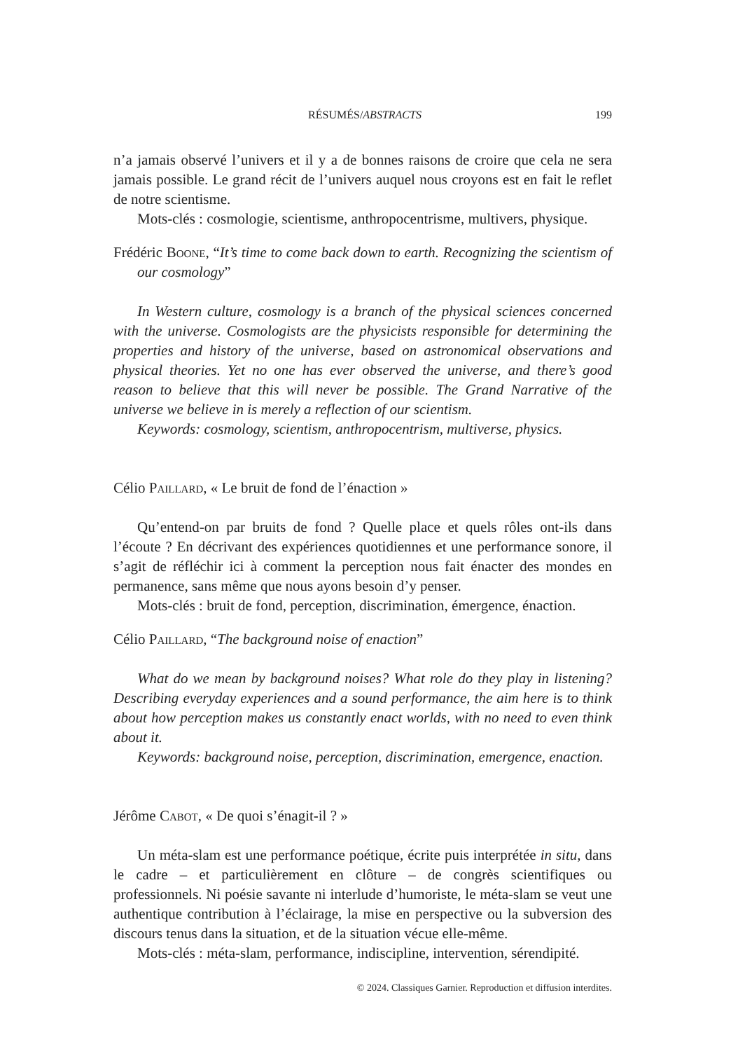RÉSUMÉS/ABSTRACTS 199
n’a jamais observé l’univers et il y a de bonnes raisons de croire que cela ne sera jamais possible. Le grand récit de l’univers auquel nous croyons est en fait le reflet de notre scientisme.
Mots-clés : cosmologie, scientisme, anthropocentrisme, multivers, physique.
Frédéric Boone, “It’s time to come back down to earth. Recognizing the scientism of our cosmology”
In Western culture, cosmology is a branch of the physical sciences concerned with the universe. Cosmologists are the physicists responsible for determining the properties and history of the universe, based on astronomical observations and physical theories. Yet no one has ever observed the universe, and there’s good reason to believe that this will never be possible. The Grand Narrative of the universe we believe in is merely a reflection of our scientism.
Keywords: cosmology, scientism, anthropocentrism, multiverse, physics.
Célio Paillard, « Le bruit de fond de l’énaction »
Qu’entend-on par bruits de fond ? Quelle place et quels rôles ont-ils dans l’écoute ? En décrivant des expériences quotidiennes et une performance sonore, il s’agit de réfléchir ici à comment la perception nous fait énacter des mondes en permanence, sans même que nous ayons besoin d’y penser.
Mots-clés : bruit de fond, perception, discrimination, émergence, énaction.
Célio Paillard, “The background noise of enaction”
What do we mean by background noises? What role do they play in listening? Describing everyday experiences and a sound performance, the aim here is to think about how perception makes us constantly enact worlds, with no need to even think about it.
Keywords: background noise, perception, discrimination, emergence, enaction.
Jérôme Cabot, « De quoi s’énagit-il ? »
Un méta-slam est une performance poétique, écrite puis interprétée in situ, dans le cadre – et particulièrement en clôture – de congrès scientifiques ou professionnels. Ni poésie savante ni interlude d’humoriste, le méta-slam se veut une authentique contribution à l’éclairage, la mise en perspective ou la subversion des discours tenus dans la situation, et de la situation vécue elle-même.
Mots-clés : méta-slam, performance, indiscipline, intervention, sérendipité.
© 2024. Classiques Garnier. Reproduction et diffusion interdites.